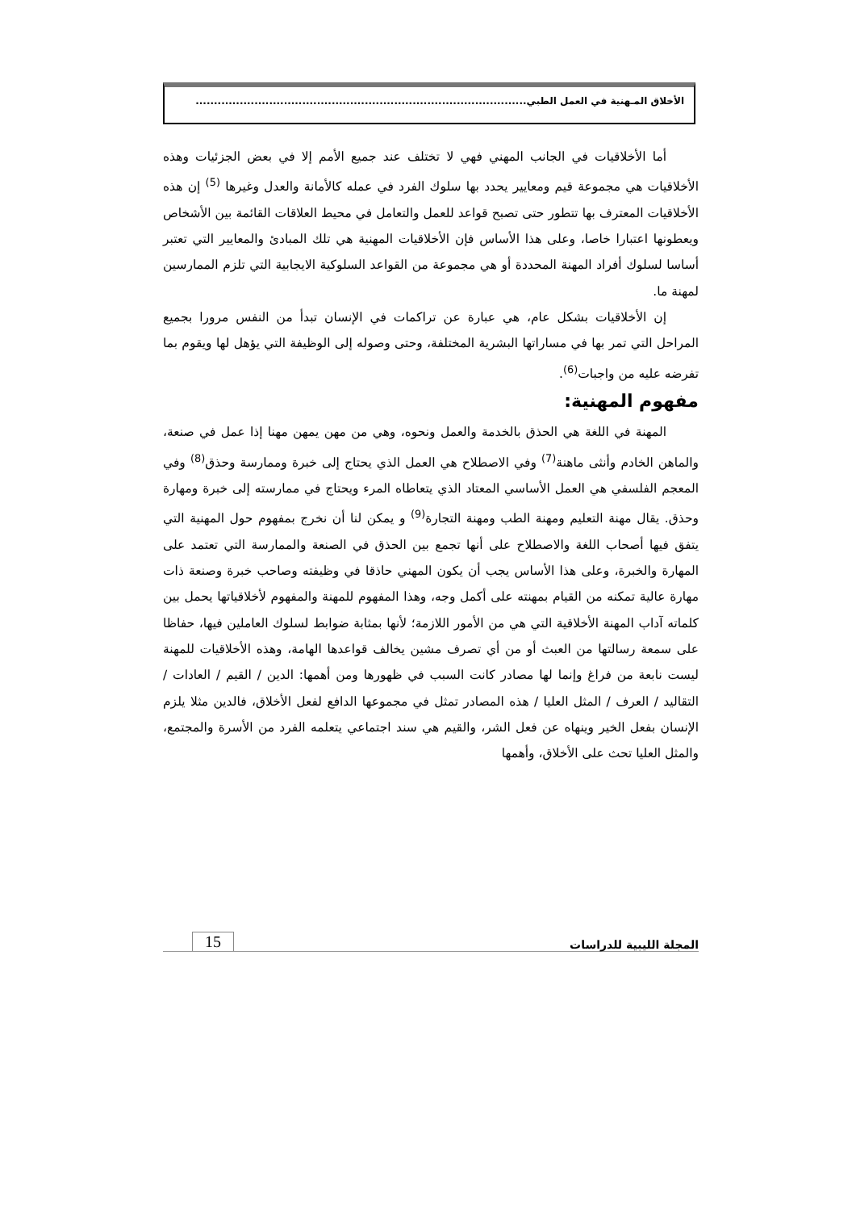الأخلاق المـهنية في العمل الطبي..........................................................................................
أما الأخلاقيات في الجانب المهني فهي لا تختلف عند جميع الأمم إلا في بعض الجزئيات وهذه الأخلاقيات هي مجموعة قيم ومعايير يحدد بها سلوك الفرد في عمله كالأمانة والعدل وغيرها <sup>(5)</sup> إن هذه الأخلاقيات المعترف بها تتطور حتى تصبح قواعد للعمل والتعامل في محيط العلاقات القائمة بين الأشخاص ويعطونها اعتبارا خاصا، وعلى هذا الأساس فإن الأخلاقيات المهنية هي تلك المبادئ والمعايير التي تعتبر أساسا لسلوك أفراد المهنة المحددة أو هي مجموعة من القواعد السلوكية الايجابية التي تلزم الممارسين لمهنة ما.
إن الأخلاقيات بشكل عام، هي عبارة عن تراكمات في الإنسان تبدأ من النفس مرورا بجميع المراحل التي تمر بها في مساراتها البشرية المختلفة، وحتى وصوله إلى الوظيفة التي يؤهل لها ويقوم بما تفرضه عليه من واجبات<sup>(6)</sup>.
مفهوم المهنية:
المهنة في اللغة هي الحذق بالخدمة والعمل ونحوه، وهي من مهن يمهن مهنا إذا عمل في صنعة، والماهن الخادم وأنثى ماهنة<sup>(7)</sup> وفي الاصطلاح هي العمل الذي يحتاج إلى خبرة وممارسة وحذق<sup>(8)</sup> وفي المعجم الفلسفي هي العمل الأساسي المعتاد الذي يتعاطاه المرء ويحتاج في ممارسته إلى خبرة ومهارة وحذق. يقال مهنة التعليم ومهنة الطب ومهنة التجارة<sup>(9)</sup> و يمكن لنا أن نخرج بمفهوم حول المهنية التي يتفق فيها أصحاب اللغة والاصطلاح على أنها تجمع بين الحذق في الصنعة والممارسة التي تعتمد على المهارة والخبرة، وعلى هذا الأساس يجب أن يكون المهني حاذقا في وظيفته وصاحب خبرة وصنعة ذات مهارة عالية تمكنه من القيام بمهنته على أكمل وجه، وهذا المفهوم للمهنة والمفهوم لأخلاقياتها يحمل بين كلماته آداب المهنة الأخلاقية التي هي من الأمور اللازمة؛ لأنها بمثابة ضوابط لسلوك العاملين فيها، حفاظا على سمعة رسالتها من العبث أو من أي تصرف مشين يخالف قواعدها الهامة، وهذه الأخلاقيات للمهنة ليست نابعة من فراغ وإنما لها مصادر كانت السبب في ظهورها ومن أهمها: الدين / القيم / العادات / التقاليد / العرف / المثل العليا / هذه المصادر تمثل في مجموعها الدافع لفعل الأخلاق، فالدين مثلا يلزم الإنسان بفعل الخير وينهاه عن فعل الشر، والقيم هي سند اجتماعي يتعلمه الفرد من الأسرة والمجتمع، والمثل العليا تحث على الأخلاق، وأهمها
المجلة الليبية للدراسات
15